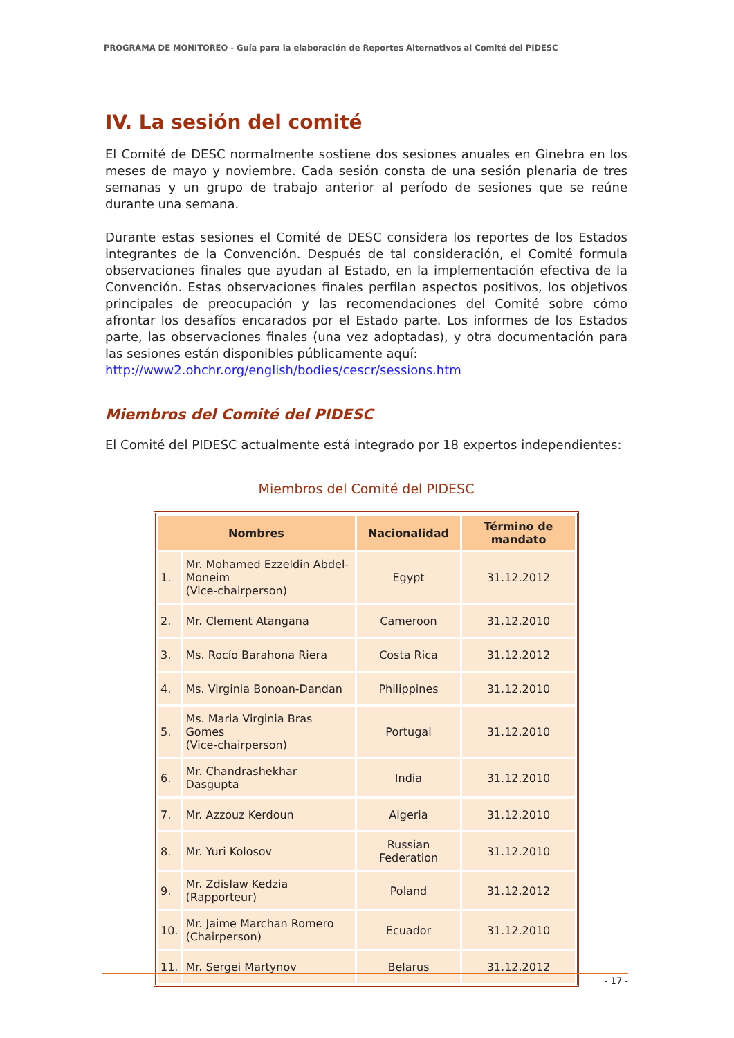PROGRAMA DE MONITOREO - Guía para la elaboración de Reportes Alternativos al Comité del PIDESC
IV. La sesión del comité
El Comité de DESC normalmente sostiene dos sesiones anuales en Ginebra en los meses de mayo y noviembre. Cada sesión consta de una sesión plenaria de tres semanas y un grupo de trabajo anterior al período de sesiones que se reúne durante una semana.
Durante estas sesiones el Comité de DESC considera los reportes de los Estados integrantes de la Convención. Después de tal consideración, el Comité formula observaciones finales que ayudan al Estado, en la implementación efectiva de la Convención. Estas observaciones finales perfilan aspectos positivos, los objetivos principales de preocupación y las recomendaciones del Comité sobre cómo afrontar los desafíos encarados por el Estado parte. Los informes de los Estados parte, las observaciones finales (una vez adoptadas), y otra documentación para las sesiones están disponibles públicamente aquí:
http://www2.ohchr.org/english/bodies/cescr/sessions.htm
Miembros del Comité del PIDESC
El Comité del PIDESC actualmente está integrado por 18 expertos independientes:
Miembros del Comité del PIDESC
| Nombres | | Nacionalidad | Término de mandato |
| --- | --- | --- | --- |
| 1. | Mr. Mohamed Ezzeldin Abdel-Moneim (Vice-chairperson) | Egypt | 31.12.2012 |
| 2. | Mr. Clement Atangana | Cameroon | 31.12.2010 |
| 3. | Ms. Rocío Barahona Riera | Costa Rica | 31.12.2012 |
| 4. | Ms. Virginia Bonoan-Dandan | Philippines | 31.12.2010 |
| 5. | Ms. Maria Virginia Bras Gomes (Vice-chairperson) | Portugal | 31.12.2010 |
| 6. | Mr. Chandrashekhar Dasgupta | India | 31.12.2010 |
| 7. | Mr. Azzouz Kerdoun | Algeria | 31.12.2010 |
| 8. | Mr. Yuri Kolosov | Russian Federation | 31.12.2010 |
| 9. | Mr. Zdislaw Kedzia (Rapporteur) | Poland | 31.12.2012 |
| 10. | Mr. Jaime Marchan Romero (Chairperson) | Ecuador | 31.12.2010 |
| 11. | Mr. Sergei Martynov | Belarus | 31.12.2012 |
- 17 -